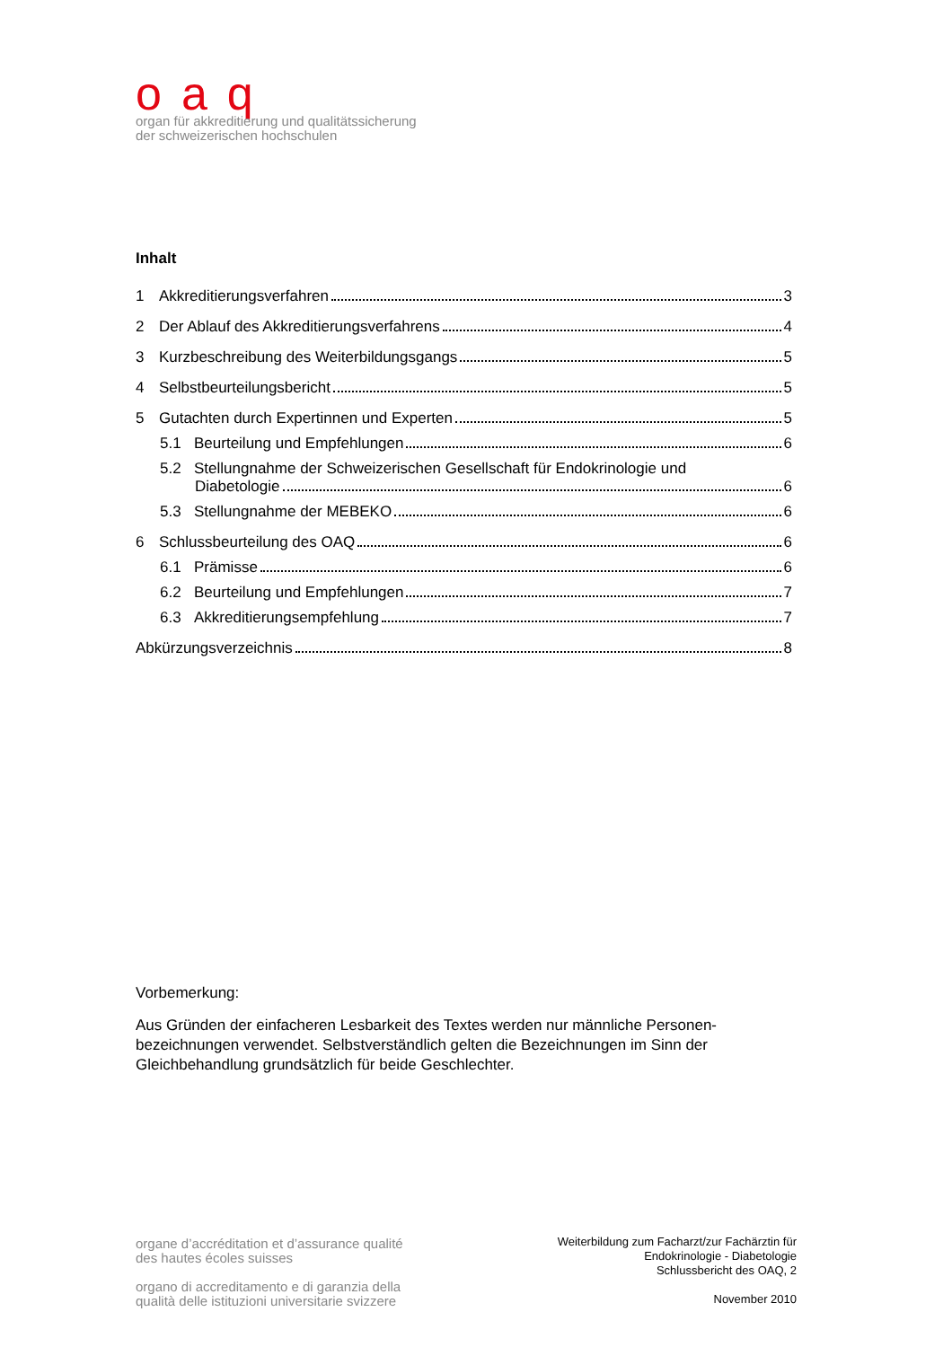oaq
organ für akkreditierung und qualitätssicherung
der schweizerischen hochschulen
Inhalt
1 Akkreditierungsverfahren 3
2 Der Ablauf des Akkreditierungsverfahrens 4
3 Kurzbeschreibung des Weiterbildungsgangs 5
4 Selbstbeurteilungsbericht 5
5 Gutachten durch Expertinnen und Experten 5
5.1 Beurteilung und Empfehlungen 6
5.2 Stellungnahme der Schweizerischen Gesellschaft für Endokrinologie und
Diabetologie 6
5.3 Stellungnahme der MEBEKO 6
6 Schlussbeurteilung des OAQ 6
6.1 Prämisse 6
6.2 Beurteilung und Empfehlungen 7
6.3 Akkreditierungsempfehlung 7
Abkürzungsverzeichnis 8
Vorbemerkung:
Aus Gründen der einfacheren Lesbarkeit des Textes werden nur männliche Personen-bezeichnungen verwendet. Selbstverständlich gelten die Bezeichnungen im Sinn der Gleichbehandlung grundsätzlich für beide Geschlechter.
organe d’accréditation et d’assurance qualité
des hautes écoles suisses
organo di accreditamento e di garanzia della
qualità delle istituzioni universitarie svizzere
Weiterbildung zum Facharzt/zur Fachärztin für
Endokrinologie - Diabetologie
Schlussbericht des OAQ, 2
November 2010